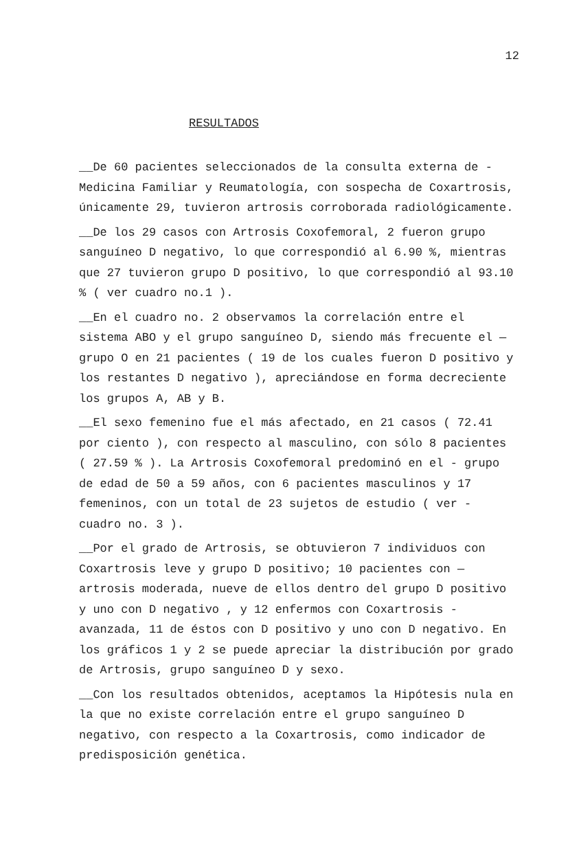12
RESULTADOS
__De 60 pacientes seleccionados de la consulta externa de - Medicina Familiar y Reumatología, con sospecha de Coxartrosis, únicamente 29, tuvieron artrosis corroborada radiológicamente.
__De los 29 casos con Artrosis Coxofemoral, 2 fueron grupo sanguíneo D negativo, lo que correspondió al 6.90 %, mientras que 27 tuvieron grupo D positivo, lo que correspondió al 93.10 % ( ver cuadro no.1 ).
__En el cuadro no. 2 observamos la correlación entre el sistema ABO y el grupo sanguíneo D, siendo más frecuente el — grupo O en 21 pacientes ( 19 de los cuales fueron D positivo y los restantes D negativo ), apreciándose en forma decreciente los grupos A, AB y B.
__El sexo femenino fue el más afectado, en 21 casos ( 72.41 por ciento ), con respecto al masculino, con sólo 8 pacientes ( 27.59 % ). La Artrosis Coxofemoral predominó en el - grupo de edad de 50 a 59 años, con 6 pacientes masculinos y 17 femeninos, con un total de 23 sujetos de estudio ( ver - cuadro no. 3 ).
__Por el grado de Artrosis, se obtuvieron 7 individuos con Coxartrosis leve y grupo D positivo; 10 pacientes con — artrosis moderada, nueve de ellos dentro del grupo D positivo y uno con D negativo , y 12 enfermos con Coxartrosis - avanzada, 11 de éstos con D positivo y uno con D negativo. En los gráficos 1 y 2 se puede apreciar la distribución por grado de Artrosis, grupo sanguíneo D y sexo.
__Con los resultados obtenidos, aceptamos la Hipótesis nula en la que no existe correlación entre el grupo sanguíneo D negativo, con respecto a la Coxartrosis, como indicador de predisposición genética.